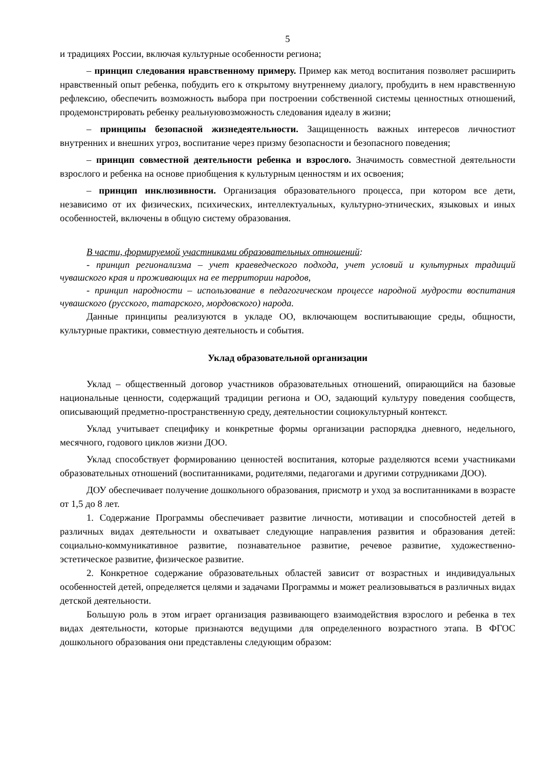5
и традициях России, включая культурные особенности региона;
– принцип следования нравственному примеру. Пример как метод воспитания позволяет расширить нравственный опыт ребенка, побудить его к открытому внутреннему диалогу, пробудить в нем нравственную рефлексию, обеспечить возможность выбора при построении собственной системы ценностных отношений, продемонстрировать ребенку реальнуювозможность следования идеалу в жизни;
– принципы безопасной жизнедеятельности. Защищенность важных интересов личностиот внутренних и внешних угроз, воспитание через призму безопасности и безопасного поведения;
– принцип совместной деятельности ребенка и взрослого. Значимость совместной деятельности взрослого и ребенка на основе приобщения к культурным ценностям и их освоения;
– принцип инклюзивности. Организация образовательного процесса, при котором все дети, независимо от их физических, психических, интеллектуальных, культурно-этнических, языковых и иных особенностей, включены в общую систему образования.
В части, формируемой участниками образовательных отношений:
- принцип регионализма – учет краеведческого подхода, учет условий и культурных традиций чувашского края и проживающих на ее территории народов,
- принцип народности – использование в педагогическом процессе народной мудрости воспитания чувашского (русского, татарского, мордовского) народа.
Данные принципы реализуются в укладе ОО, включающем воспитывающие среды, общности, культурные практики, совместную деятельность и события.
Уклад образовательной организации
Уклад – общественный договор участников образовательных отношений, опирающийся на базовые национальные ценности, содержащий традиции региона и ОО, задающий культуру поведения сообществ, описывающий предметно-пространственную среду, деятельностии социокультурный контекст.
Уклад учитывает специфику и конкретные формы организации распорядка дневного, недельного, месячного, годового циклов жизни ДОО.
Уклад способствует формированию ценностей воспитания, которые разделяются всеми участниками образовательных отношений (воспитанниками, родителями, педагогами и другими сотрудниками ДОО).
ДОУ обеспечивает получение дошкольного образования, присмотр и уход за воспитанниками в возрасте от 1,5 до 8 лет.
1. Содержание Программы обеспечивает развитие личности, мотивации и способностей детей в различных видах деятельности и охватывает следующие направления развития и образования детей: социально-коммуникативное развитие, познавательное развитие, речевое развитие, художественно-эстетическое развитие, физическое развитие.
2. Конкретное содержание образовательных областей зависит от возрастных и индивидуальных особенностей детей, определяется целями и задачами Программы и может реализовываться в различных видах детской деятельности.
Большую роль в этом играет организация развивающего взаимодействия взрослого и ребенка в тех видах деятельности, которые признаются ведущими для определенного возрастного этапа. В ФГОС дошкольного образования они представлены следующим образом: